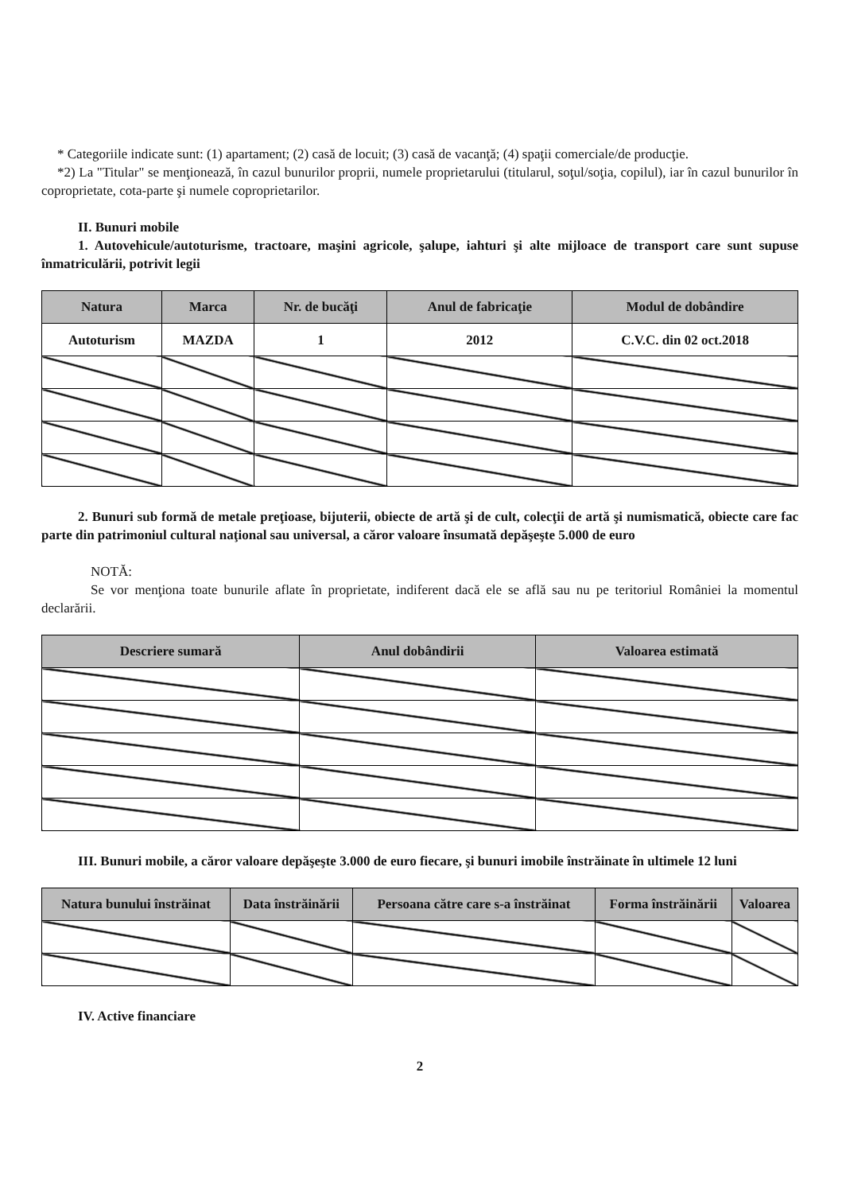* Categoriile indicate sunt: (1) apartament; (2) casă de locuit; (3) casă de vacanţă; (4) spaţii comerciale/de producţie.
*2) La "Titular" se menţionează, în cazul bunurilor proprii, numele proprietarului (titularul, soţul/soţia, copilul), iar în cazul bunurilor în coproprietate, cota-parte şi numele coproprietarilor.
II. Bunuri mobile
1. Autovehicule/autoturisme, tractoare, maşini agricole, şalupe, iahturi şi alte mijloace de transport care sunt supuse înmatriculării, potrivit legii
| Natura | Marca | Nr. de bucăţi | Anul de fabricaţie | Modul de dobândire |
| --- | --- | --- | --- | --- |
| Autoturism | MAZDA | 1 | 2012 | C.V.C. din 02 oct.2018 |
2. Bunuri sub formă de metale preţioase, bijuterii, obiecte de artă şi de cult, colecţii de artă şi numismatică, obiecte care fac parte din patrimoniul cultural naţional sau universal, a căror valoare însumată depăşeşte 5.000 de euro
NOTĂ:
Se vor menţiona toate bunurile aflate în proprietate, indiferent dacă ele se află sau nu pe teritoriul României la momentul declarării.
| Descriere sumară | Anul dobândirii | Valoarea estimată |
| --- | --- | --- |
III. Bunuri mobile, a căror valoare depăşeşte 3.000 de euro fiecare, şi bunuri imobile înstrăinate în ultimele 12 luni
| Natura bunului înstrăinat | Data înstrăinării | Persoana către care s-a înstrăinat | Forma înstrăinării | Valoarea |
| --- | --- | --- | --- | --- |
IV. Active financiare
2